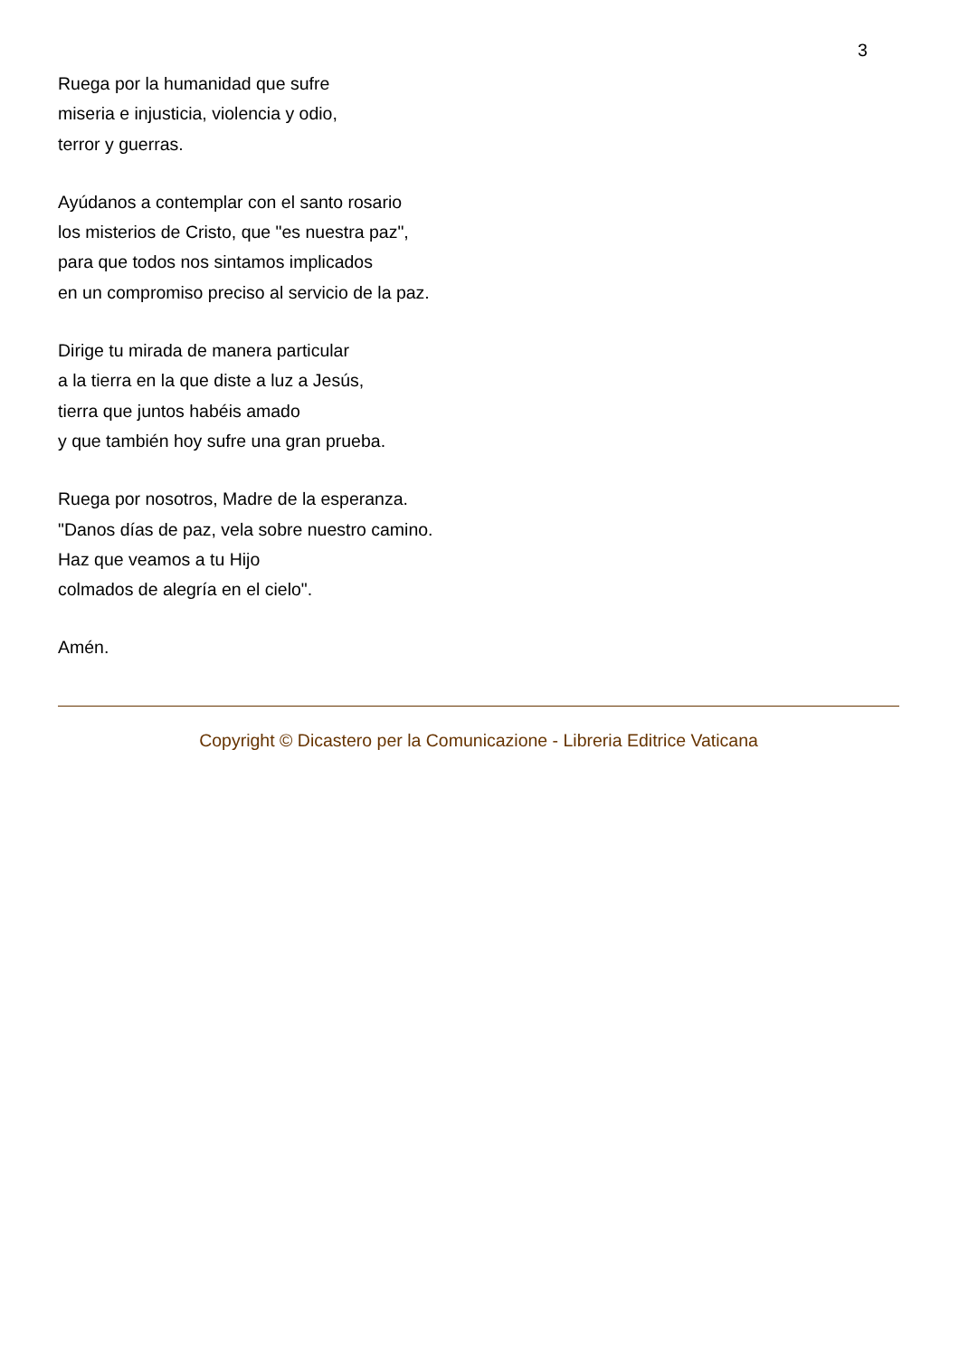3
Ruega por la humanidad que sufre
miseria e injusticia, violencia y odio,
terror y guerras.
Ayúdanos a contemplar con el santo rosario
los misterios de Cristo, que "es nuestra paz",
para que todos nos sintamos implicados
en un compromiso preciso al servicio de la paz.
Dirige tu mirada de manera particular
a la tierra en la que diste a luz a Jesús,
tierra que juntos habéis amado
y que también hoy sufre una gran prueba.
Ruega por nosotros, Madre de la esperanza.
"Danos días de paz, vela sobre nuestro camino.
Haz que veamos a tu Hijo
colmados de alegría en el cielo".
Amén.
Copyright © Dicastero per la Comunicazione - Libreria Editrice Vaticana